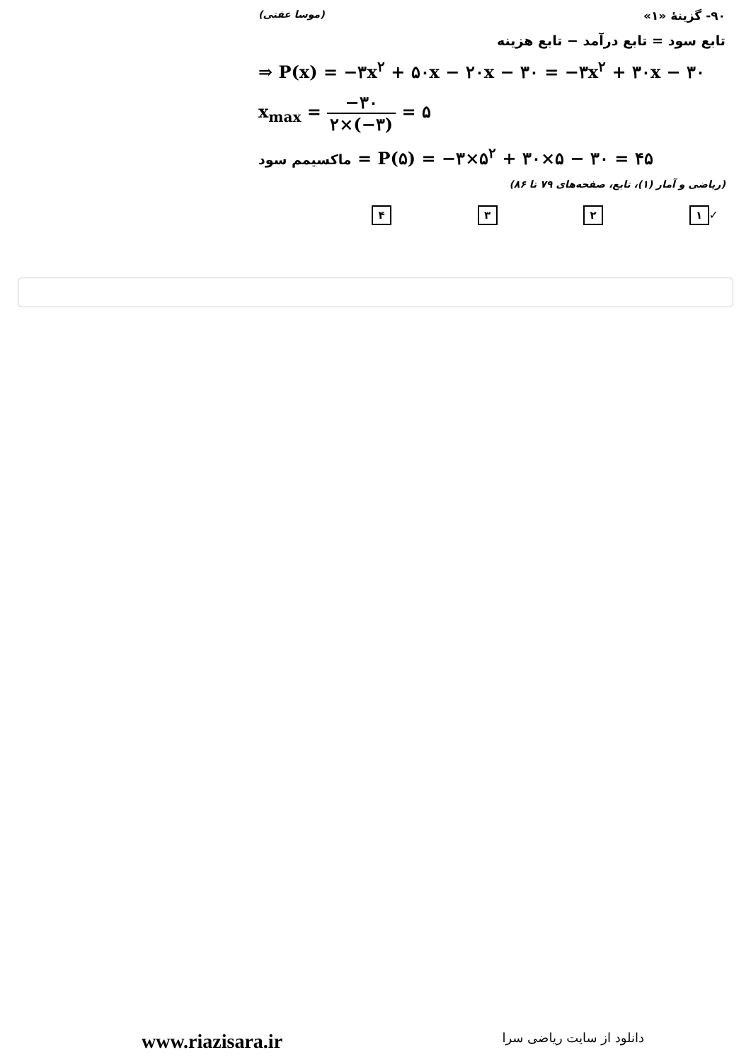۹۰- گزینهٔ «۱» (موسا عفتی)
تابع سود = تابع درآمد − تابع هزینه
⇒ P(x) = −۳x<sup>۲</sup> + ۵۰x − ۲۰x − ۳۰ = −۳x<sup>۲</sup> + ۳۰x − ۳۰
x<sub>max</sub> = −۳۰ ۲×(−۳) = ۵
ماکسیمم سود = P(۵) = −۳×۵<sup>۲</sup> + ۳۰×۵ − ۳۰ = ۴۵
(ریاضی و آمار (۱)، تابع، صفحه‌های ۷۹ تا ۸۶)
✓ ۱ ۲ ۳ ۴
www.riazisara.ir دانلود از سایت ریاضی سرا